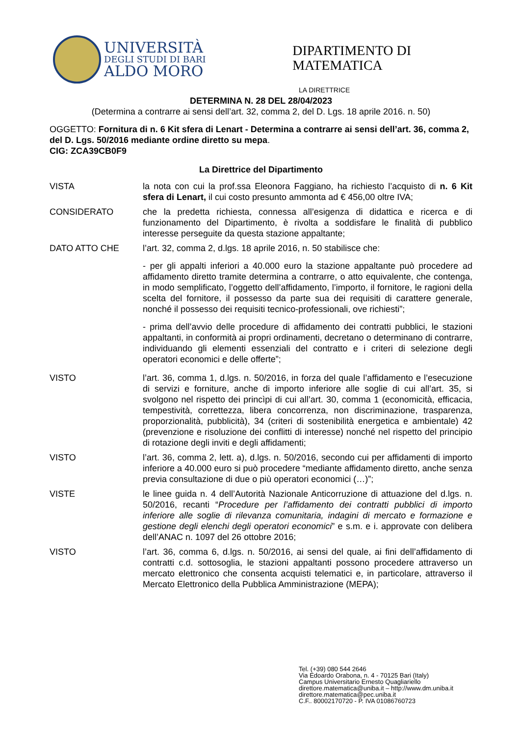UNIVERSITÀ
DEGLI STUDI DI BARI
ALDO MORO
DIPARTIMENTO DI
MATEMATICA
LA DIRETTRICE
DETERMINA N. 28 DEL 28/04/2023
(Determina a contrarre ai sensi dell’art. 32, comma 2, del D. Lgs. 18 aprile 2016. n. 50)
OGGETTO: Fornitura di n. 6 Kit sfera di Lenart - Determina a contrarre ai sensi dell’art. 36, comma 2, del D. Lgs. 50/2016 mediante ordine diretto su mepa.
CIG: ZCA39CB0F9
La Direttrice del Dipartimento
VISTA la nota con cui la prof.ssa Eleonora Faggiano, ha richiesto l’acquisto di n. 6 Kit sfera di Lenart, il cui costo presunto ammonta ad € 456,00 oltre IVA;
CONSIDERATO che la predetta richiesta, connessa all’esigenza di didattica e ricerca e di funzionamento del Dipartimento, è rivolta a soddisfare le finalità di pubblico interesse perseguite da questa stazione appaltante;
DATO ATTO CHE l’art. 32, comma 2, d.lgs. 18 aprile 2016, n. 50 stabilisce che:
- per gli appalti inferiori a 40.000 euro la stazione appaltante può procedere ad affidamento diretto tramite determina a contrarre, o atto equivalente, che contenga, in modo semplificato, l’oggetto dell’affidamento, l’importo, il fornitore, le ragioni della scelta del fornitore, il possesso da parte sua dei requisiti di carattere generale, nonché il possesso dei requisiti tecnico-professionali, ove richiesti”;
- prima dell’avvio delle procedure di affidamento dei contratti pubblici, le stazioni appaltanti, in conformità ai propri ordinamenti, decretano o determinano di contrarre, individuando gli elementi essenziali del contratto e i criteri di selezione degli operatori economici e delle offerte”;
VISTO l’art. 36, comma 1, d.lgs. n. 50/2016, in forza del quale l’affidamento e l’esecuzione di servizi e forniture, anche di importo inferiore alle soglie di cui all’art. 35, si svolgono nel rispetto dei princìpi di cui all’art. 30, comma 1 (economicità, efficacia, tempestività, correttezza, libera concorrenza, non discriminazione, trasparenza, proporzionalità, pubblicità), 34 (criteri di sostenibilità energetica e ambientale) 42 (prevenzione e risoluzione dei conflitti di interesse) nonché nel rispetto del principio di rotazione degli inviti e degli affidamenti;
VISTO l’art. 36, comma 2, lett. a), d.lgs. n. 50/2016, secondo cui per affidamenti di importo inferiore a 40.000 euro si può procedere “mediante affidamento diretto, anche senza previa consultazione di due o più operatori economici (…)”;
VISTE le linee guida n. 4 dell’Autorità Nazionale Anticorruzione di attuazione del d.lgs. n. 50/2016, recanti “Procedure per l’affidamento dei contratti pubblici di importo inferiore alle soglie di rilevanza comunitaria, indagini di mercato e formazione e gestione degli elenchi degli operatori economici” e s.m. e i. approvate con delibera dell’ANAC n. 1097 del 26 ottobre 2016;
VISTO l’art. 36, comma 6, d.lgs. n. 50/2016, ai sensi del quale, ai fini dell’affidamento di contratti c.d. sottosoglia, le stazioni appaltanti possono procedere attraverso un mercato elettronico che consenta acquisti telematici e, in particolare, attraverso il Mercato Elettronico della Pubblica Amministrazione (MEPA);
Tel. (+39) 080 544 2646
Via Edoardo Orabona, n. 4 - 70125 Bari (Italy)
Campus Universitario Ernesto Quagliariello
direttore.matematica@uniba.it – http://www.dm.uniba.it
direttore.matematica@pec.uniba.it
C.F.. 80002170720 - P. IVA 01086760723